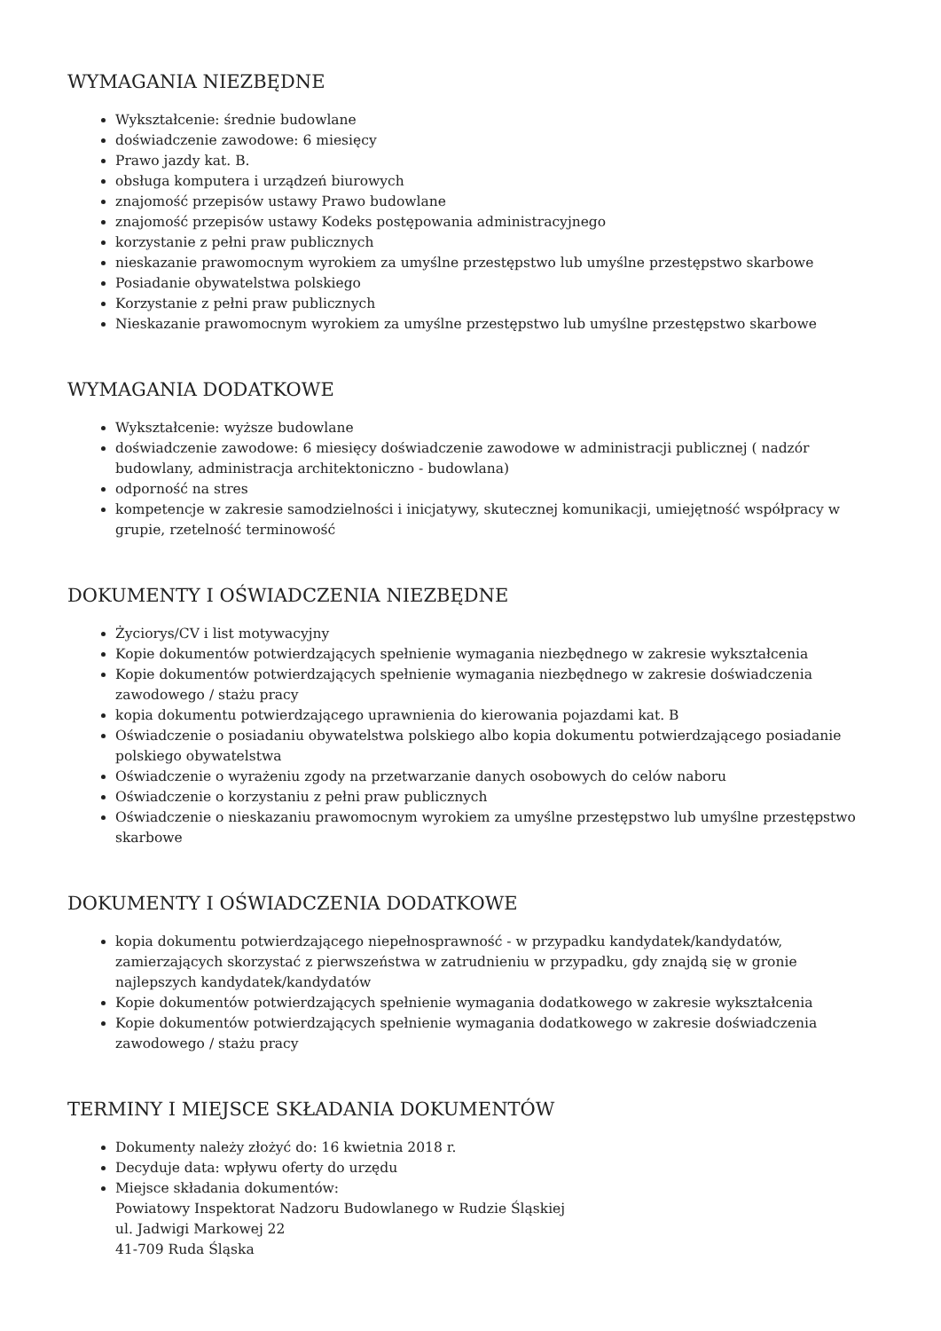WYMAGANIA NIEZBĘDNE
Wykształcenie: średnie budowlane
doświadczenie zawodowe: 6 miesięcy
Prawo jazdy kat. B.
obsługa komputera i urządzeń biurowych
znajomość przepisów ustawy Prawo budowlane
znajomość przepisów ustawy Kodeks postępowania administracyjnego
korzystanie z pełni praw publicznych
nieskazanie prawomocnym wyrokiem za umyślne przestępstwo lub umyślne przestępstwo skarbowe
Posiadanie obywatelstwa polskiego
Korzystanie z pełni praw publicznych
Nieskazanie prawomocnym wyrokiem za umyślne przestępstwo lub umyślne przestępstwo skarbowe
WYMAGANIA DODATKOWE
Wykształcenie: wyższe budowlane
doświadczenie zawodowe: 6 miesięcy doświadczenie zawodowe w administracji publicznej ( nadzór budowlany, administracja architektoniczno - budowlana)
odporność na stres
kompetencje w zakresie samodzielności i inicjatywy, skutecznej komunikacji, umiejętność współpracy w grupie, rzetelność terminowość
DOKUMENTY I OŚWIADCZENIA NIEZBĘDNE
Życiorys/CV i list motywacyjny
Kopie dokumentów potwierdzających spełnienie wymagania niezbędnego w zakresie wykształcenia
Kopie dokumentów potwierdzających spełnienie wymagania niezbędnego w zakresie doświadczenia zawodowego / stażu pracy
kopia dokumentu potwierdzającego uprawnienia do kierowania pojazdami kat. B
Oświadczenie o posiadaniu obywatelstwa polskiego albo kopia dokumentu potwierdzającego posiadanie polskiego obywatelstwa
Oświadczenie o wyrażeniu zgody na przetwarzanie danych osobowych do celów naboru
Oświadczenie o korzystaniu z pełni praw publicznych
Oświadczenie o nieskazaniu prawomocnym wyrokiem za umyślne przestępstwo lub umyślne przestępstwo skarbowe
DOKUMENTY I OŚWIADCZENIA DODATKOWE
kopia dokumentu potwierdzającego niepełnosprawność - w przypadku kandydatek/kandydatów, zamierzających skorzystać z pierwszeństwa w zatrudnieniu w przypadku, gdy znajdą się w gronie najlepszych kandydatek/kandydatów
Kopie dokumentów potwierdzających spełnienie wymagania dodatkowego w zakresie wykształcenia
Kopie dokumentów potwierdzających spełnienie wymagania dodatkowego w zakresie doświadczenia zawodowego / stażu pracy
TERMINY I MIEJSCE SKŁADANIA DOKUMENTÓW
Dokumenty należy złożyć do: 16 kwietnia 2018 r.
Decyduje data: wpływu oferty do urzędu
Miejsce składania dokumentów:
Powiatowy Inspektorat Nadzoru Budowlanego w Rudzie Śląskiej
ul. Jadwigi Markowej 22
41-709 Ruda Śląska